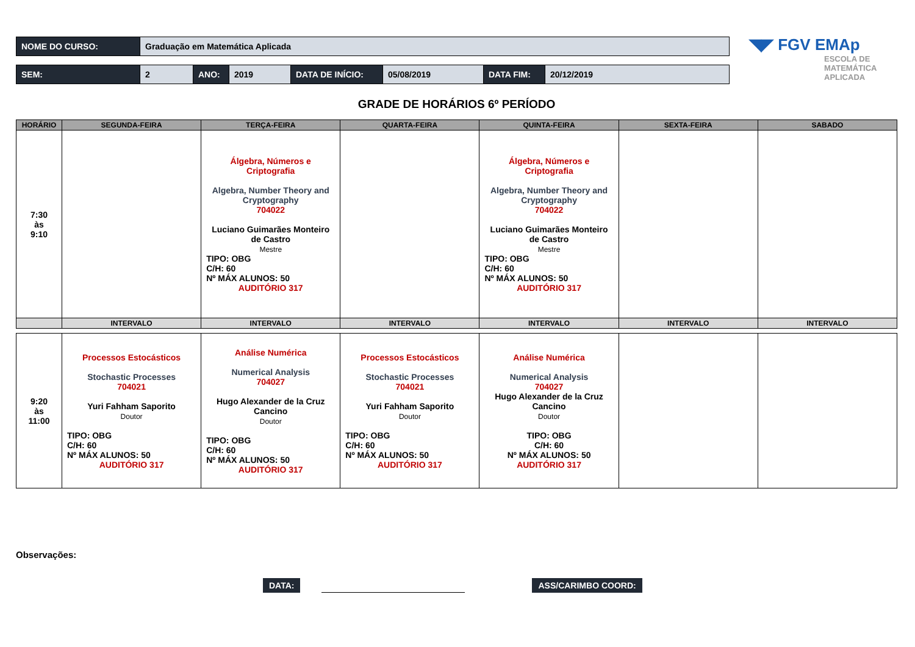| NOME DO CURSO: | Graduação em Matemática Aplicada |
| SEM: | 2 | ANO: | 2019 | DATA DE INÍCIO: | 05/08/2019 | DATA FIM: | 20/12/2019 |
◥◤ FGV EMAp
ESCOLA DE
MATEMÁTICA
APLICADA
GRADE DE HORÁRIOS 6º PERÍODO
| HORÁRIO | SEGUNDA-FEIRA | TERÇA-FEIRA | QUARTA-FEIRA | QUINTA-FEIRA | SEXTA-FEIRA | SABADO |
| --- | --- | --- | --- | --- | --- | --- |
| 7:30 às 9:10 | | Álgebra, Números e Criptografia Algebra, Number Theory and Cryptography 704022 Luciano Guimarães Monteiro de Castro Mestre TIPO: OBG C/H: 60 Nº MÁX ALUNOS: 50 AUDITÓRIO 317 | | Álgebra, Números e Criptografia Algebra, Number Theory and Cryptography 704022 Luciano Guimarães Monteiro de Castro Mestre TIPO: OBG C/H: 60 Nº MÁX ALUNOS: 50 AUDITÓRIO 317 | | |
| | INTERVALO | INTERVALO | INTERVALO | INTERVALO | INTERVALO | INTERVALO |
| 9:20 às 11:00 | Processos Estocásticos Stochastic Processes 704021 Yuri Fahham Saporito Doutor TIPO: OBG C/H: 60 Nº MÁX ALUNOS: 50 AUDITÓRIO 317 | Análise Numérica Numerical Analysis 704027 Hugo Alexander de la Cruz Cancino Doutor TIPO: OBG C/H: 60 Nº MÁX ALUNOS: 50 AUDITÓRIO 317 | Processos Estocásticos Stochastic Processes 704021 Yuri Fahham Saporito Doutor TIPO: OBG C/H: 60 Nº MÁX ALUNOS: 50 AUDITÓRIO 317 | Análise Numérica Numerical Analysis 704027 Hugo Alexander de la Cruz Cancino Doutor TIPO: OBG C/H: 60 Nº MÁX ALUNOS: 50 AUDITÓRIO 317 | | |
Observações:
DATA:
ASS/CARIMBO COORD: